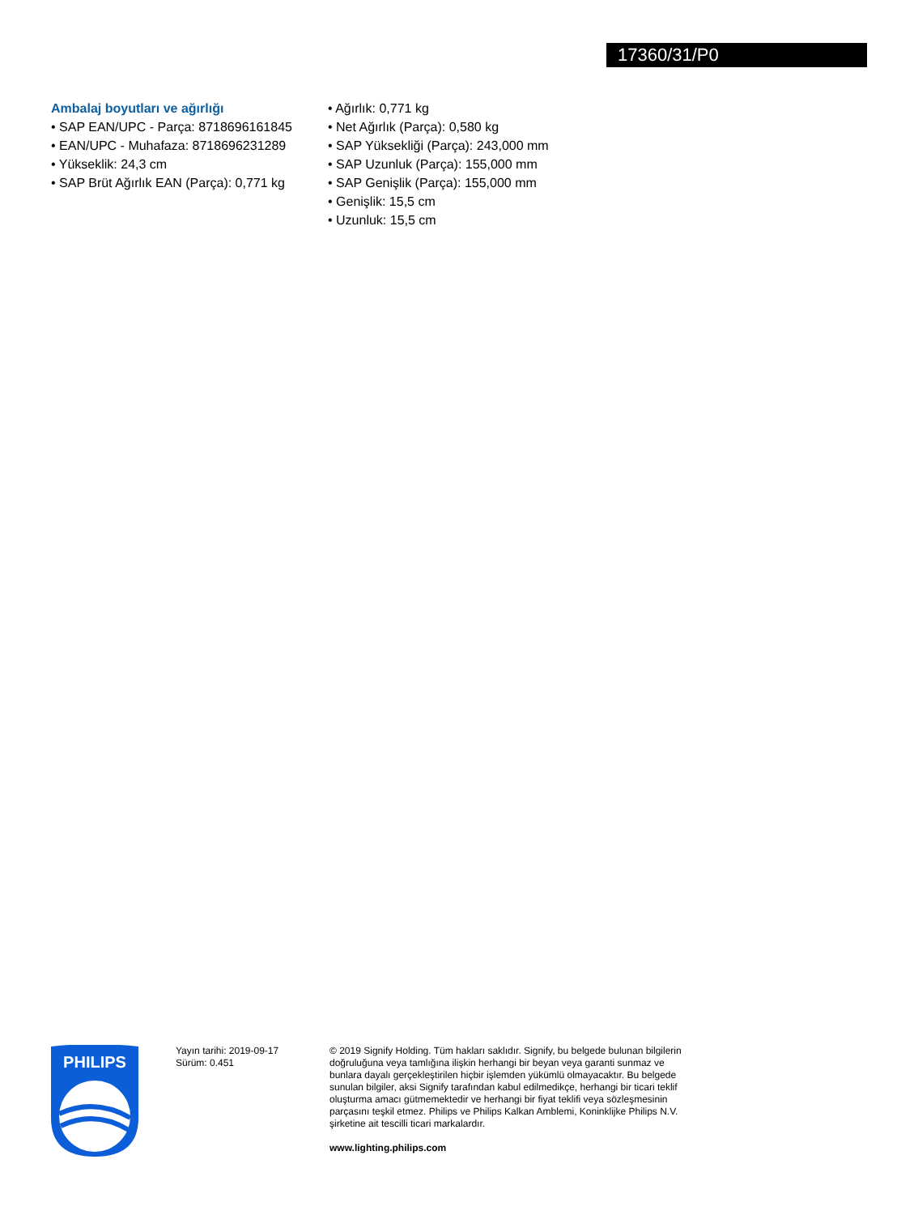17360/31/P0
Ambalaj boyutları ve ağırlığı
• SAP EAN/UPC - Parça: 8718696161845
• EAN/UPC - Muhafaza: 8718696231289
• Yükseklik: 24,3 cm
• SAP Brüt Ağırlık EAN (Parça): 0,771 kg
• Ağırlık: 0,771 kg
• Net Ağırlık (Parça): 0,580 kg
• SAP Yüksekliği (Parça): 243,000 mm
• SAP Uzunluk (Parça): 155,000 mm
• SAP Genişlik (Parça): 155,000 mm
• Genişlik: 15,5 cm
• Uzunluk: 15,5 cm
PHILIPS
Yayın tarihi: 2019-09-17
Sürüm: 0.451
© 2019 Signify Holding. Tüm hakları saklıdır. Signify, bu belgede bulunan bilgilerin doğruluğuna veya tamlığına ilişkin herhangi bir beyan veya garanti sunmaz ve bunlara dayalı gerçekleştirilen hiçbir işlemden yükümlü olmayacaktır. Bu belgede sunulan bilgiler, aksi Signify tarafından kabul edilmedikçe, herhangi bir ticari teklif oluşturma amacı gütmemektedir ve herhangi bir fiyat teklifi veya sözleşmesinin parçasını teşkil etmez. Philips ve Philips Kalkan Amblemi, Koninklijke Philips N.V. şirketine ait tescilli ticari markalardır.
www.lighting.philips.com